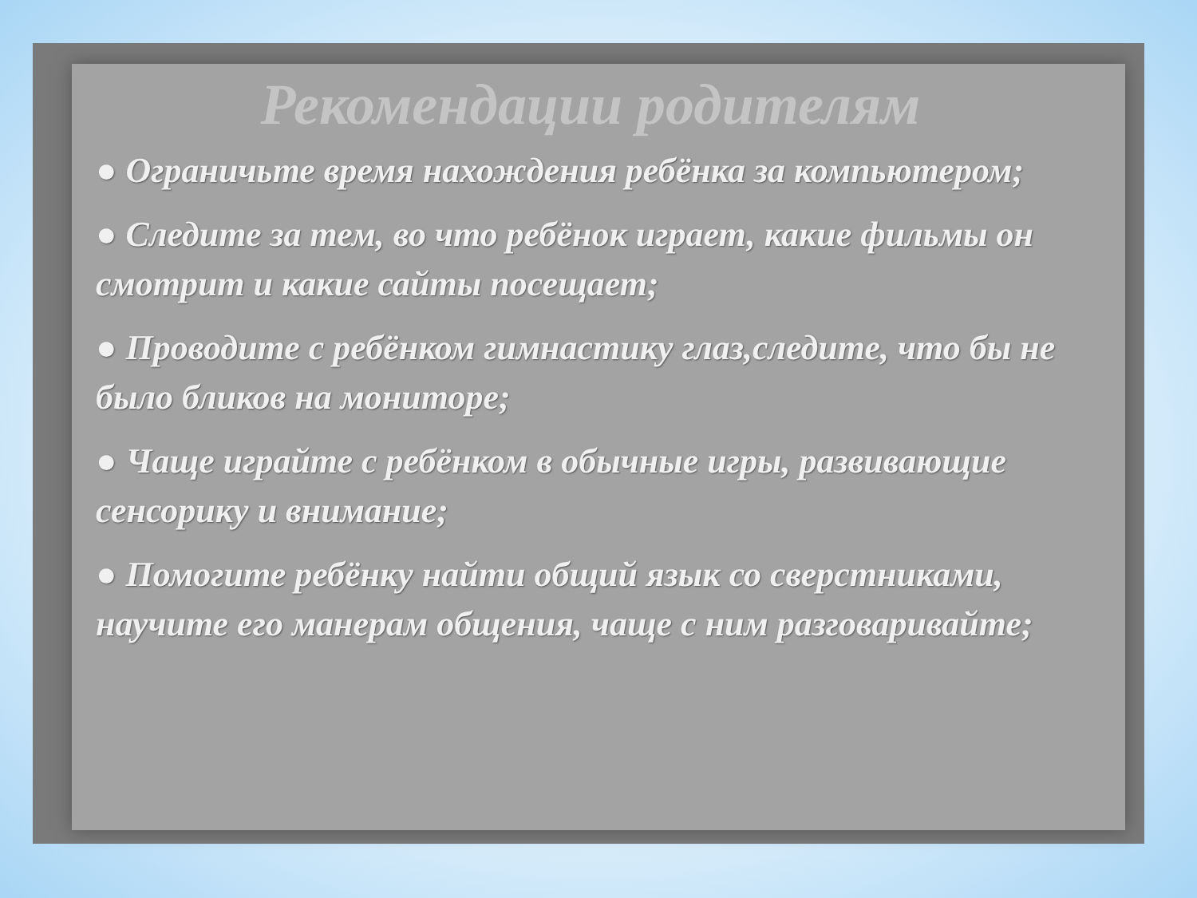Рекомендации родителям
● Ограничьте время нахождения ребёнка за компьютером;
● Следите за тем, во что ребёнок играет, какие фильмы он смотрит и какие сайты посещает;
● Проводите с ребёнком гимнастику глаз,следите, что бы не было бликов на мониторе;
● Чаще играйте с ребёнком в обычные игры, развивающие сенсорику и внимание;
● Помогите ребёнку найти общий язык со сверстниками, научите его манерам общения, чаще с ним разговаривайте;